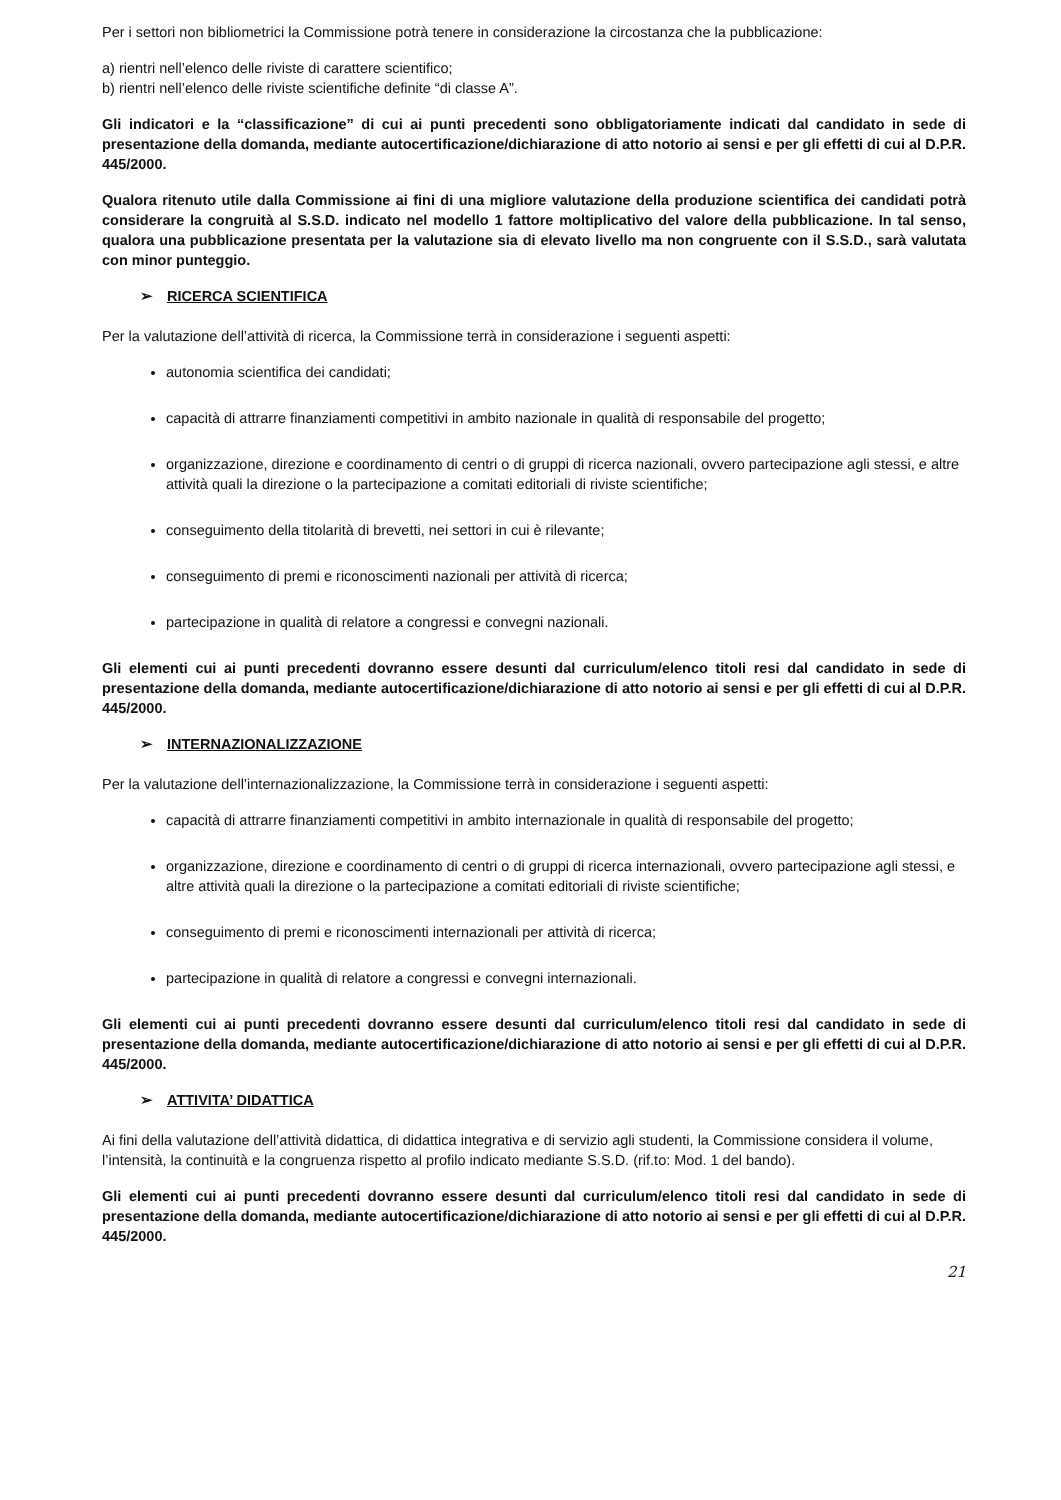Per i settori non bibliometrici la Commissione potrà tenere in considerazione la circostanza che la pubblicazione:
a) rientri nell’elenco delle riviste di carattere scientifico;
b) rientri nell’elenco delle riviste scientifiche definite “di classe A”.
Gli indicatori e la “classificazione” di cui ai punti precedenti sono obbligatoriamente indicati dal candidato in sede di presentazione della domanda, mediante autocertificazione/dichiarazione di atto notorio ai sensi e per gli effetti di cui al D.P.R. 445/2000.
Qualora ritenuto utile dalla Commissione ai fini di una migliore valutazione della produzione scientifica dei candidati potrà considerare la congruità al S.S.D. indicato nel modello 1 fattore moltiplicativo del valore della pubblicazione. In tal senso, qualora una pubblicazione presentata per la valutazione sia di elevato livello ma non congruente con il S.S.D., sarà valutata con minor punteggio.
➢ RICERCA SCIENTIFICA
Per la valutazione dell’attività di ricerca, la Commissione terrà in considerazione i seguenti aspetti:
autonomia scientifica dei candidati;
capacità di attrarre finanziamenti competitivi in ambito nazionale in qualità di responsabile del progetto;
organizzazione, direzione e coordinamento di centri o di gruppi di ricerca nazionali, ovvero partecipazione agli stessi, e altre attività quali la direzione o la partecipazione a comitati editoriali di riviste scientifiche;
conseguimento della titolarità di brevetti, nei settori in cui è rilevante;
conseguimento di premi e riconoscimenti nazionali per attività di ricerca;
partecipazione in qualità di relatore a congressi e convegni nazionali.
Gli elementi cui ai punti precedenti dovranno essere desunti dal curriculum/elenco titoli resi dal candidato in sede di presentazione della domanda, mediante autocertificazione/dichiarazione di atto notorio ai sensi e per gli effetti di cui al D.P.R. 445/2000.
➢ INTERNAZIONALIZZAZIONE
Per la valutazione dell’internazionalizzazione, la Commissione terrà in considerazione i seguenti aspetti:
capacità di attrarre finanziamenti competitivi in ambito internazionale in qualità di responsabile del progetto;
organizzazione, direzione e coordinamento di centri o di gruppi di ricerca internazionali, ovvero partecipazione agli stessi, e altre attività quali la direzione o la partecipazione a comitati editoriali di riviste scientifiche;
conseguimento di premi e riconoscimenti internazionali per attività di ricerca;
partecipazione in qualità di relatore a congressi e convegni internazionali.
Gli elementi cui ai punti precedenti dovranno essere desunti dal curriculum/elenco titoli resi dal candidato in sede di presentazione della domanda, mediante autocertificazione/dichiarazione di atto notorio ai sensi e per gli effetti di cui al D.P.R. 445/2000.
➢ ATTIVITA’ DIDATTICA
Ai fini della valutazione dell’attività didattica, di didattica integrativa e di servizio agli studenti, la Commissione considera il volume, l’intensità, la continuità e la congruenza rispetto al profilo indicato mediante S.S.D. (rif.to: Mod. 1 del bando).
Gli elementi cui ai punti precedenti dovranno essere desunti dal curriculum/elenco titoli resi dal candidato in sede di presentazione della domanda, mediante autocertificazione/dichiarazione di atto notorio ai sensi e per gli effetti di cui al D.P.R. 445/2000.
21